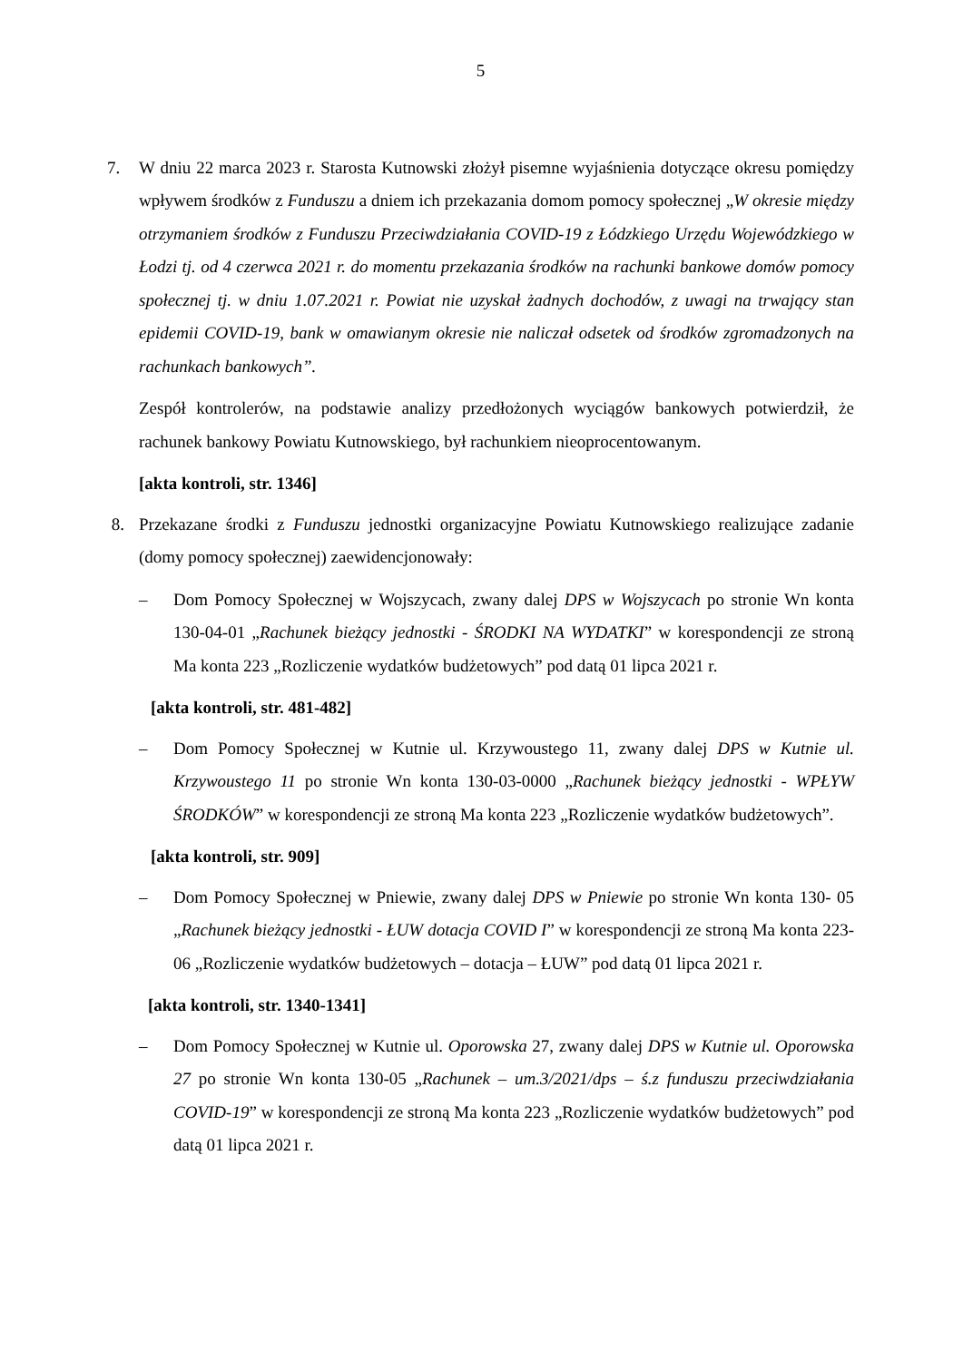5
7. W dniu 22 marca 2023 r. Starosta Kutnowski złożył pisemne wyjaśnienia dotyczące okresu pomiędzy wpływem środków z Funduszu a dniem ich przekazania domom pomocy społecznej „W okresie między otrzymaniem środków z Funduszu Przeciwdziałania COVID-19 z Łódzkiego Urzędu Wojewódzkiego w Łodzi tj. od 4 czerwca 2021 r. do momentu przekazania środków na rachunki bankowe domów pomocy społecznej tj. w dniu 1.07.2021 r. Powiat nie uzyskał żadnych dochodów, z uwagi na trwający stan epidemii COVID-19, bank w omawianym okresie nie naliczał odsetek od środków zgromadzonych na rachunkach bankowych”.
Zespół kontrolerów, na podstawie analizy przedłożonych wyciągów bankowych potwierdził, że rachunek bankowy Powiatu Kutnowskiego, był rachunkiem nieoprocentowanym.
[akta kontroli, str. 1346]
8. Przekazane środki z Funduszu jednostki organizacyjne Powiatu Kutnowskiego realizujące zadanie (domy pomocy społecznej) zaewidencjonowały:
– Dom Pomocy Społecznej w Wojszycach, zwany dalej DPS w Wojszycach po stronie Wn konta 130-04-01 „Rachunek bieżący jednostki - ŚRODKI NA WYDATKI” w korespondencji ze stroną Ma konta 223 „Rozliczenie wydatków budżetowych” pod datą 01 lipca 2021 r.
[akta kontroli, str. 481-482]
– Dom Pomocy Społecznej w Kutnie ul. Krzywoustego 11, zwany dalej DPS w Kutnie ul. Krzywoustego 11 po stronie Wn konta 130-03-0000 „Rachunek bieżący jednostki - WPŁYW ŚRODKÓW” w korespondencji ze stroną Ma konta 223 „Rozliczenie wydatków budżetowych”.
[akta kontroli, str. 909]
– Dom Pomocy Społecznej w Pniewie, zwany dalej DPS w Pniewie po stronie Wn konta 130- 05 „Rachunek bieżący jednostki - ŁUW dotacja COVID I” w korespondencji ze stroną Ma konta 223-06 „Rozliczenie wydatków budżetowych – dotacja – ŁUW” pod datą 01 lipca 2021 r.
[akta kontroli, str. 1340-1341]
– Dom Pomocy Społecznej w Kutnie ul. Oporowska 27, zwany dalej DPS w Kutnie ul. Oporowska 27 po stronie Wn konta 130-05 „Rachunek – um.3/2021/dps – ś.z funduszu przeciwdziałania COVID-19” w korespondencji ze stroną Ma konta 223 „Rozliczenie wydatków budżetowych” pod datą 01 lipca 2021 r.